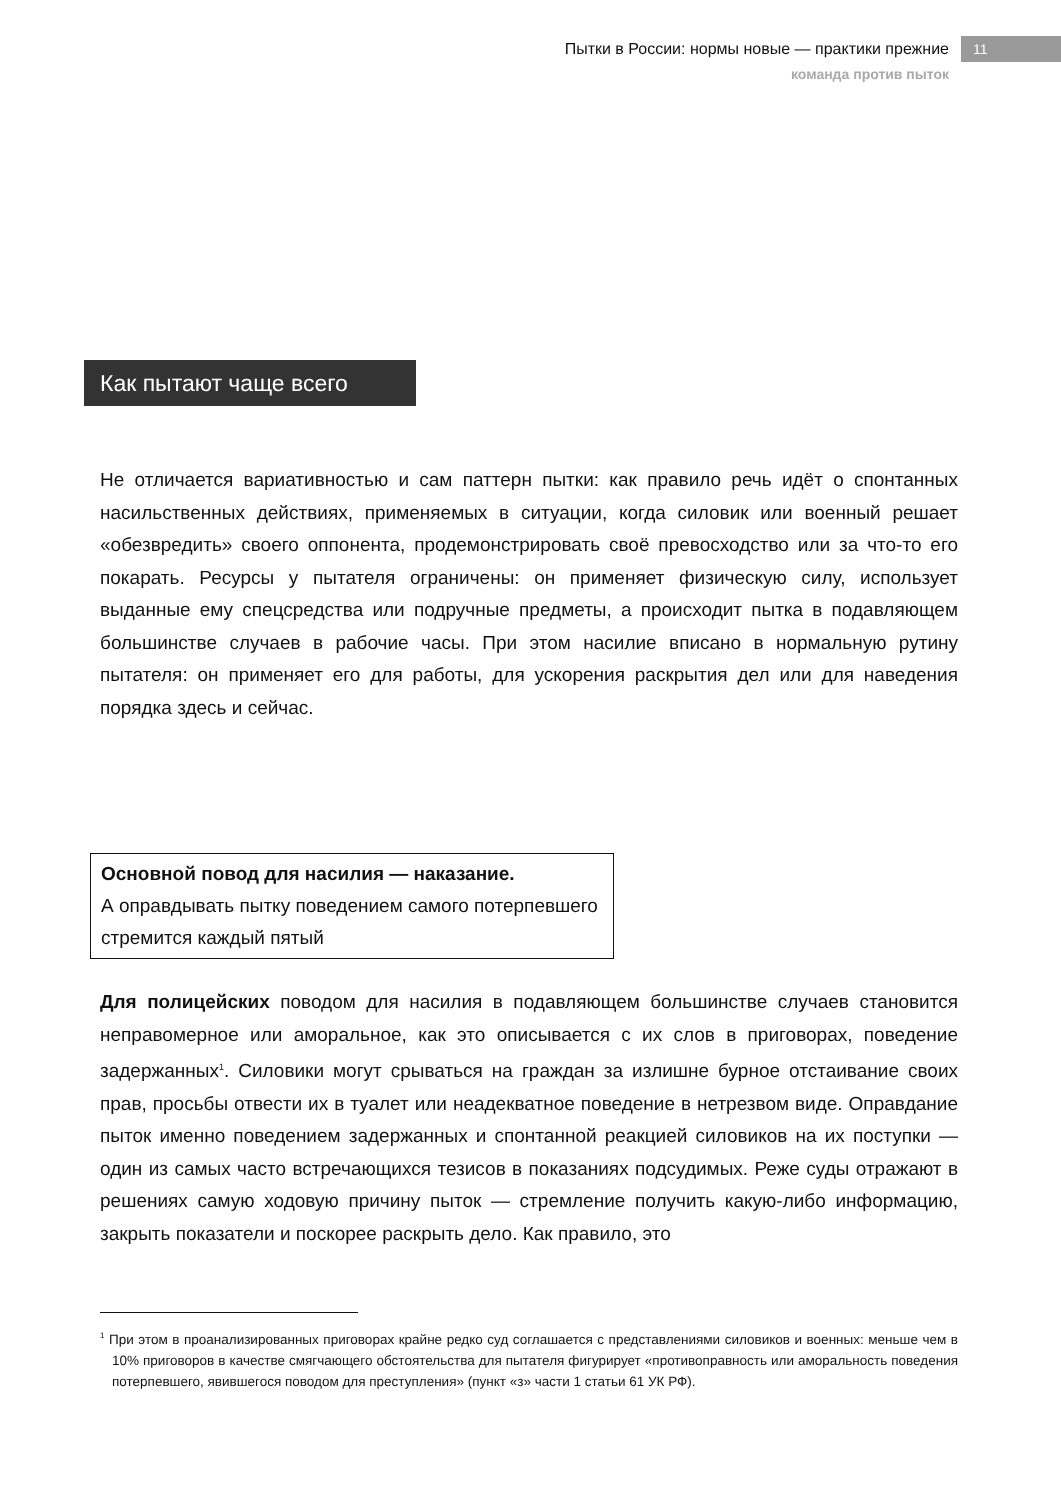Пытки в России: нормы новые — практики прежние 11
команда против пыток
Как пытают чаще всего
Не отличается вариативностью и сам паттерн пытки: как правило речь идёт о спонтанных насильственных действиях, применяемых в ситуации, когда силовик или военный решает «обезвредить» своего оппонента, продемонстрировать своё превосходство или за что-то его покарать. Ресурсы у пытателя ограничены: он применяет физическую силу, использует выданные ему спецсредства или подручные предметы, а происходит пытка в подавляющем большинстве случаев в рабочие часы. При этом насилие вписано в нормальную рутину пытателя: он применяет его для работы, для ускорения раскрытия дел или для наведения порядка здесь и сейчас.
Основной повод для насилия — наказание.
А оправдывать пытку поведением самого потерпевшего стремится каждый пятый
Для полицейских поводом для насилия в подавляющем большинстве случаев становится неправомерное или аморальное, как это описывается с их слов в приговорах, поведение задержанных<sup>1</sup>. Силовики могут срываться на граждан за излишне бурное отстаивание своих прав, просьбы отвести их в туалет или неадекватное поведение в нетрезвом виде. Оправдание пыток именно поведением задержанных и спонтанной реакцией силовиков на их поступки — один из самых часто встречающихся тезисов в показаниях подсудимых. Реже суды отражают в решениях самую ходовую причину пыток — стремление получить какую-либо информацию, закрыть показатели и поскорее раскрыть дело. Как правило, это
<sup>1</sup> При этом в проанализированных приговорах крайне редко суд соглашается с представлениями силовиков и военных: меньше чем в 10% приговоров в качестве смягчающего обстоятельства для пытателя фигурирует «противоправность или аморальность поведения потерпевшего, явившегося поводом для преступления» (пункт «з» части 1 статьи 61 УК РФ).